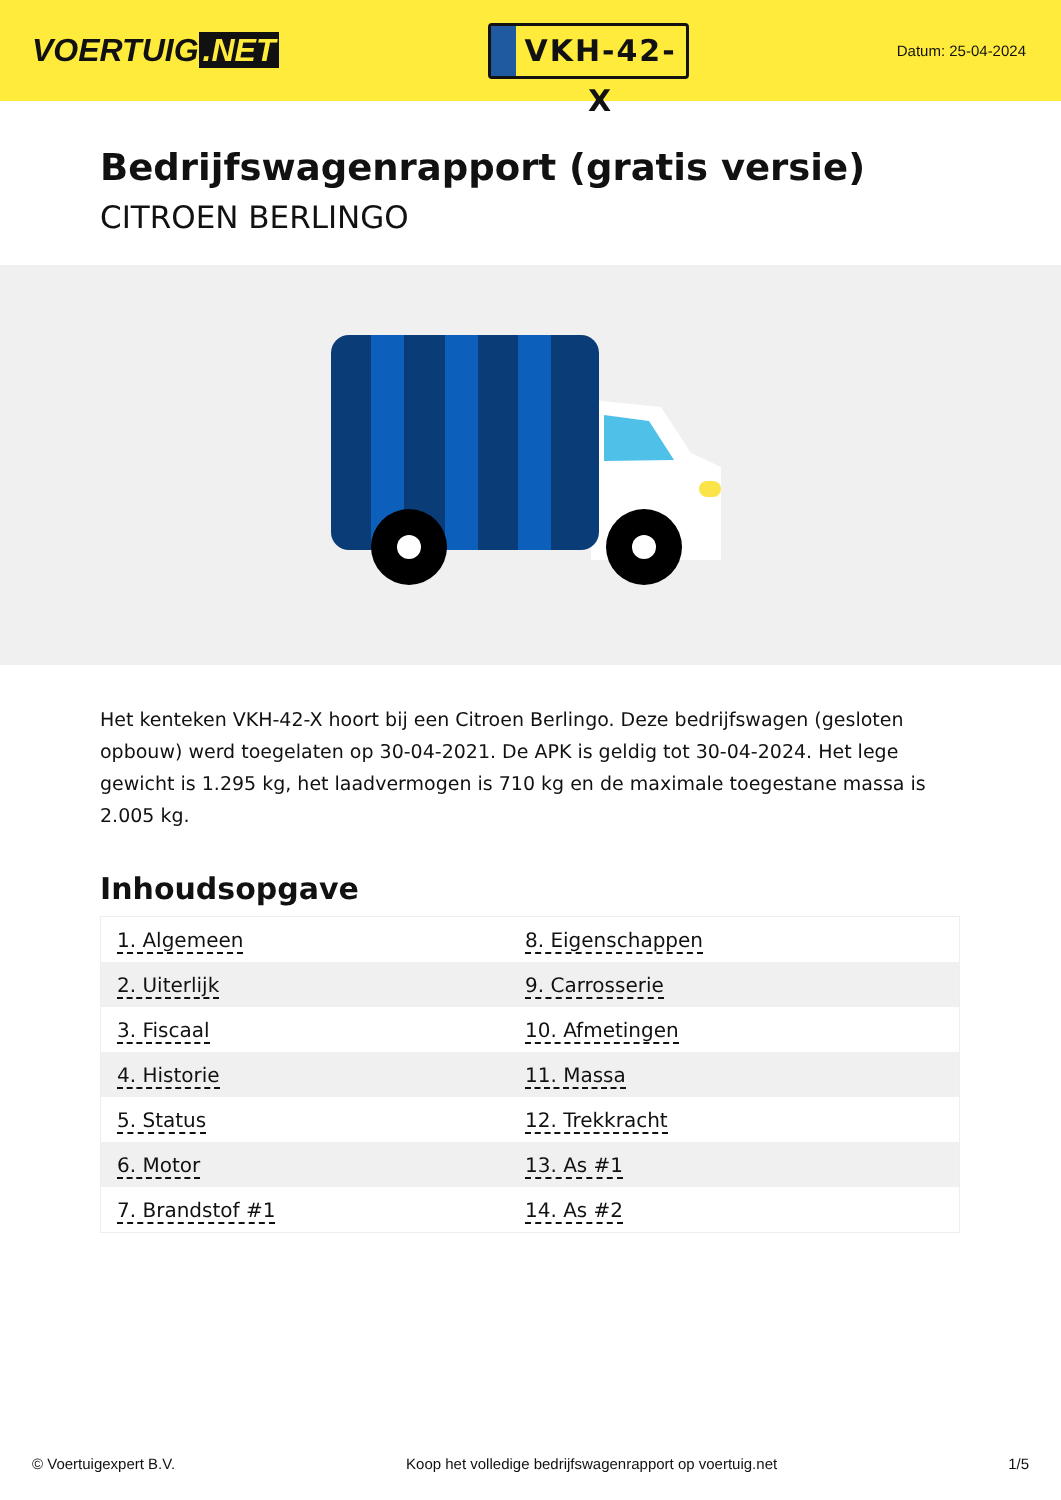VOERTUIG.NET
VKH-42-X
Datum: 25-04-2024
Bedrijfswagenrapport (gratis versie)
CITROEN BERLINGO
Het kenteken VKH-42-X hoort bij een Citroen Berlingo. Deze bedrijfswagen (gesloten opbouw) werd toegelaten op 30-04-2021. De APK is geldig tot 30-04-2024. Het lege gewicht is 1.295 kg, het laadvermogen is 710 kg en de maximale toegestane massa is 2.005 kg.
Inhoudsopgave
| 1. Algemeen | 8. Eigenschappen |
| 2. Uiterlijk | 9. Carrosserie |
| 3. Fiscaal | 10. Afmetingen |
| 4. Historie | 11. Massa |
| 5. Status | 12. Trekkracht |
| 6. Motor | 13. As #1 |
| 7. Brandstof #1 | 14. As #2 |
© Voertuigexpert B.V. Koop het volledige bedrijfswagenrapport op voertuig.net 1/5